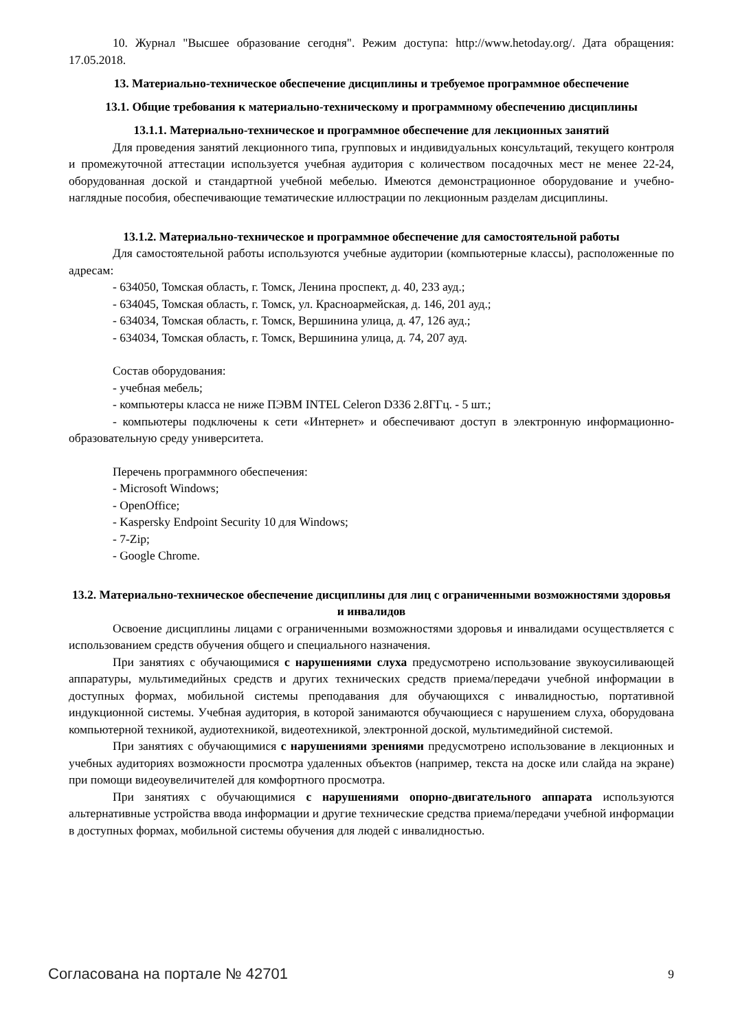10. Журнал "Высшее образование сегодня". Режим доступа: http://www.hetoday.org/. Дата обращения: 17.05.2018.
13. Материально-техническое обеспечение дисциплины и требуемое программное обеспечение
13.1. Общие требования к материально-техническому и программному обеспечению дисциплины
13.1.1. Материально-техническое и программное обеспечение для лекционных занятий
Для проведения занятий лекционного типа, групповых и индивидуальных консультаций, текущего контроля и промежуточной аттестации используется учебная аудитория с количеством посадочных мест не менее 22-24, оборудованная доской и стандартной учебной мебелью. Имеются демонстрационное оборудование и учебно-наглядные пособия, обеспечивающие тематические иллюстрации по лекционным разделам дисциплины.
13.1.2. Материально-техническое и программное обеспечение для самостоятельной работы
Для самостоятельной работы используются учебные аудитории (компьютерные классы), расположенные по адресам:
- 634050, Томская область, г. Томск, Ленина проспект, д. 40, 233 ауд.;
- 634045, Томская область, г. Томск, ул. Красноармейская, д. 146, 201 ауд.;
- 634034, Томская область, г. Томск, Вершинина улица, д. 47, 126 ауд.;
- 634034, Томская область, г. Томск, Вершинина улица, д. 74, 207 ауд.
Состав оборудования:
- учебная мебель;
- компьютеры класса не ниже ПЭВМ INTEL Celeron D336 2.8ГГц. - 5 шт.;
- компьютеры подключены к сети «Интернет» и обеспечивают доступ в электронную информационно-образовательную среду университета.
Перечень программного обеспечения:
- Microsoft Windows;
- OpenOffice;
- Kaspersky Endpoint Security 10 для Windows;
- 7-Zip;
- Google Chrome.
13.2. Материально-техническое обеспечение дисциплины для лиц с ограниченными возможностями здоровья и инвалидов
Освоение дисциплины лицами с ограниченными возможностями здоровья и инвалидами осуществляется с использованием средств обучения общего и специального назначения.
При занятиях с обучающимися с нарушениями слуха предусмотрено использование звукоусиливающей аппаратуры, мультимедийных средств и других технических средств приема/передачи учебной информации в доступных формах, мобильной системы преподавания для обучающихся с инвалидностью, портативной индукционной системы. Учебная аудитория, в которой занимаются обучающиеся с нарушением слуха, оборудована компьютерной техникой, аудиотехникой, видеотехникой, электронной доской, мультимедийной системой.
При занятиях с обучающимися с нарушениями зрениями предусмотрено использование в лекционных и учебных аудиториях возможности просмотра удаленных объектов (например, текста на доске или слайда на экране) при помощи видеоувеличителей для комфортного просмотра.
При занятиях с обучающимися с нарушениями опорно-двигательного аппарата используются альтернативные устройства ввода информации и другие технические средства приема/передачи учебной информации в доступных формах, мобильной системы обучения для людей с инвалидностью.
Согласована на портале № 42701 9